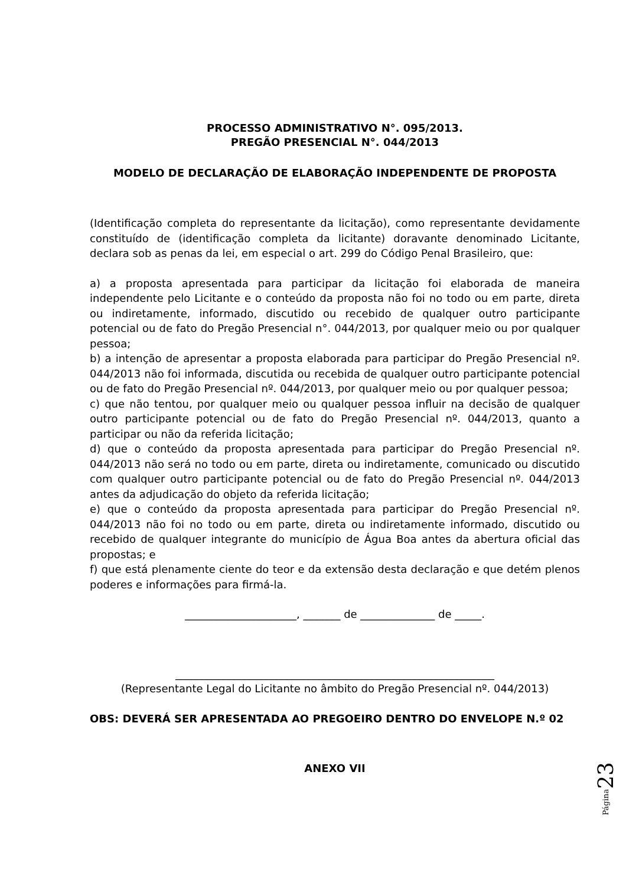PROCESSO ADMINISTRATIVO N°. 095/2013.
PREGÃO PRESENCIAL N°. 044/2013
MODELO DE DECLARAÇÃO DE ELABORAÇÃO INDEPENDENTE DE PROPOSTA
(Identificação completa do representante da licitação), como representante devidamente constituído de (identificação completa da licitante) doravante denominado Licitante, declara sob as penas da lei, em especial o art. 299 do Código Penal Brasileiro, que:
a) a proposta apresentada para participar da licitação foi elaborada de maneira independente pelo Licitante e o conteúdo da proposta não foi no todo ou em parte, direta ou indiretamente, informado, discutido ou recebido de qualquer outro participante potencial ou de fato do Pregão Presencial n°. 044/2013, por qualquer meio ou por qualquer pessoa;
b) a intenção de apresentar a proposta elaborada para participar do Pregão Presencial nº. 044/2013 não foi informada, discutida ou recebida de qualquer outro participante potencial ou de fato do Pregão Presencial nº. 044/2013, por qualquer meio ou por qualquer pessoa;
c) que não tentou, por qualquer meio ou qualquer pessoa influir na decisão de qualquer outro participante potencial ou de fato do Pregão Presencial nº. 044/2013, quanto a participar ou não da referida licitação;
d) que o conteúdo da proposta apresentada para participar do Pregão Presencial nº. 044/2013 não será no todo ou em parte, direta ou indiretamente, comunicado ou discutido com qualquer outro participante potencial ou de fato do Pregão Presencial nº. 044/2013 antes da adjudicação do objeto da referida licitação;
e) que o conteúdo da proposta apresentada para participar do Pregão Presencial nº. 044/2013 não foi no todo ou em parte, direta ou indiretamente informado, discutido ou recebido de qualquer integrante do município de Água Boa antes da abertura oficial das propostas; e
f) que está plenamente ciente do teor e da extensão desta declaração e que detém plenos poderes e informações para firmá-la.
_____________________, _______ de ______________ de _____.
____________________________________________________________
(Representante Legal do Licitante no âmbito do Pregão Presencial nº. 044/2013)
OBS: DEVERÁ SER APRESENTADA AO PREGOEIRO DENTRO DO ENVELOPE N.º 02
ANEXO VII
Página 23